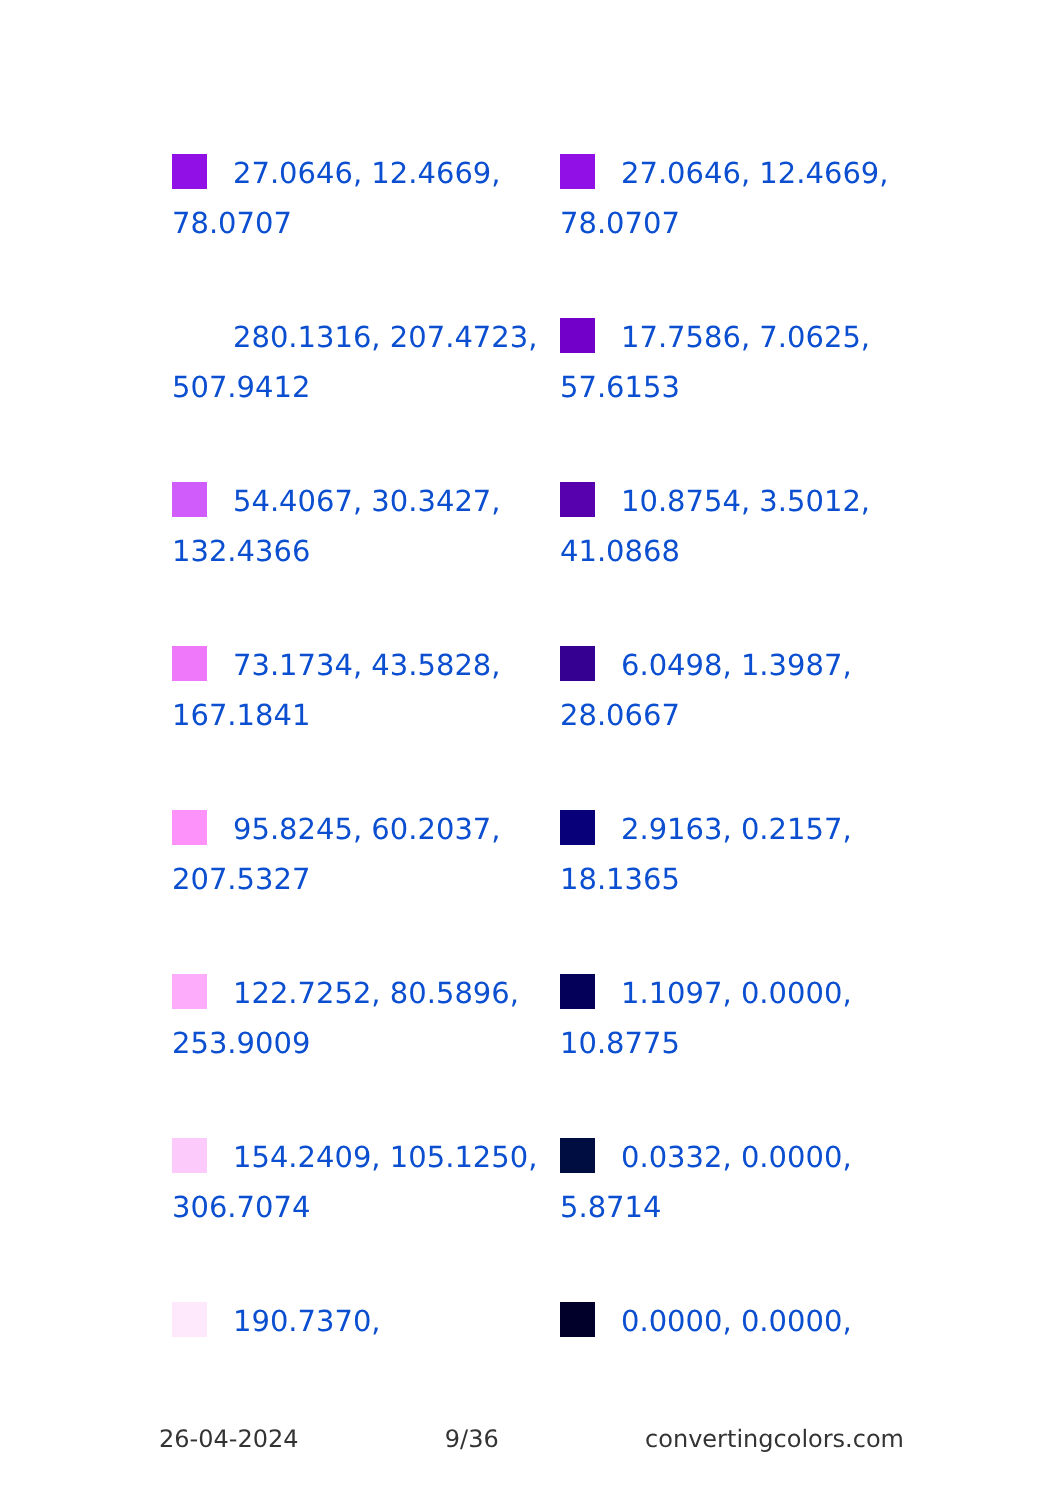27.0646, 12.4669, 78.0707
27.0646, 12.4669, 78.0707
280.1316, 207.4723, 507.9412
17.7586, 7.0625, 57.6153
54.4067, 30.3427, 132.4366
10.8754, 3.5012, 41.0868
73.1734, 43.5828, 167.1841
6.0498, 1.3987, 28.0667
95.8245, 60.2037, 207.5327
2.9163, 0.2157, 18.1365
122.7252, 80.5896, 253.9009
1.1097, 0.0000, 10.8775
154.2409, 105.1250, 306.7074
0.0332, 0.0000, 5.8714
190.7370,
0.0000, 0.0000,
26-04-2024 9/36 convertingcolors.com